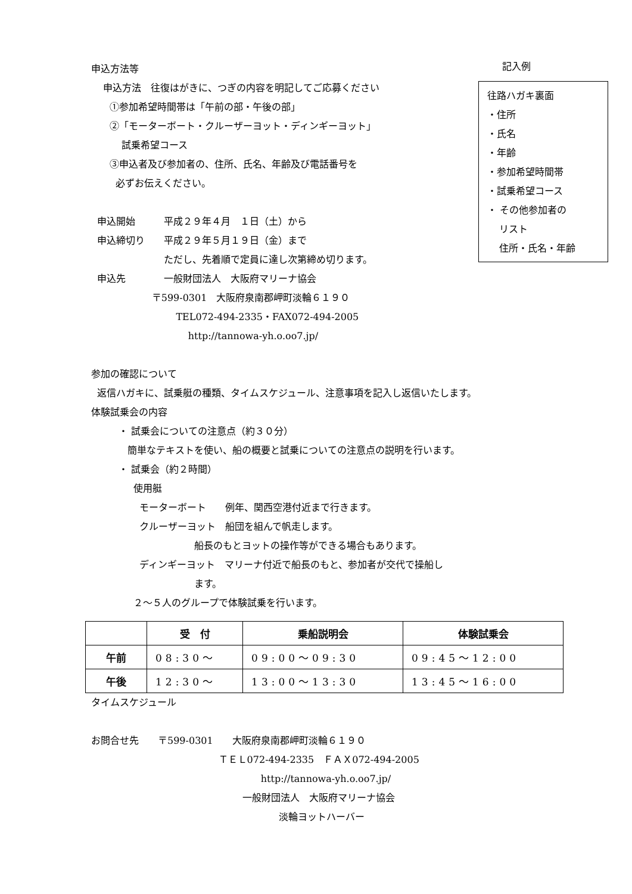申込方法等
申込方法　往復はがきに、つぎの内容を明記してご応募ください
①参加希望時間帯は「午前の部・午後の部」
②「モーターボート・クルーザーヨット・ディンギーヨット」
試乗希望コース
③申込者及び参加者の、住所、氏名、年齢及び電話番号を
必ずお伝えください。
申込開始　　　平成２９年４月　１日（土）から
申込締切り　　平成２９年５月１９日（金）まで
ただし、先着順で定員に達し次第締め切ります。
申込先　　　　一般財団法人　大阪府マリーナ協会
〒599-0301　大阪府泉南郡岬町淡輪６１９０
TEL072-494-2335・FAX072-494-2005
http://tannowa-yh.o.oo7.jp/
参加の確認について
返信ハガキに、試乗艇の種類、タイムスケジュール、注意事項を記入し返信いたします。
体験試乗会の内容
・ 試乗会についての注意点（約３０分）
簡単なテキストを使い、船の概要と試乗についての注意点の説明を行います。
・ 試乗会（約２時間）
使用艇
モーターボート　　例年、関西空港付近まで行きます。
クルーザーヨット　船団を組んで帆走します。
船長のもとヨットの操作等ができる場合もあります。
ディンギーヨット　マリーナ付近で船長のもと、参加者が交代で操船し
ます。
２～５人のグループで体験試乗を行います。
| | 受 付 | 乗船説明会 | 体験試乗会 |
| --- | --- | --- | --- |
| 午前 | 08:30～ | 09:00～09:30 | 09:45～12:00 |
| 午後 | 12:30～ | 13:00～13:30 | 13:45～16:00 |
タイムスケジュール
お問合せ先　　〒599-0301　　大阪府泉南郡岬町淡輪６１９０
ＴＥＬ072-494-2335　ＦＡＸ072-494-2005
http://tannowa-yh.o.oo7.jp/
一般財団法人　大阪府マリーナ協会
淡輪ヨットハーバー
記入例
往路ハガキ裏面
・住所
・氏名
・年齢
・参加希望時間帯
・試乗希望コース
・ その他参加者の
リスト
住所・氏名・年齢